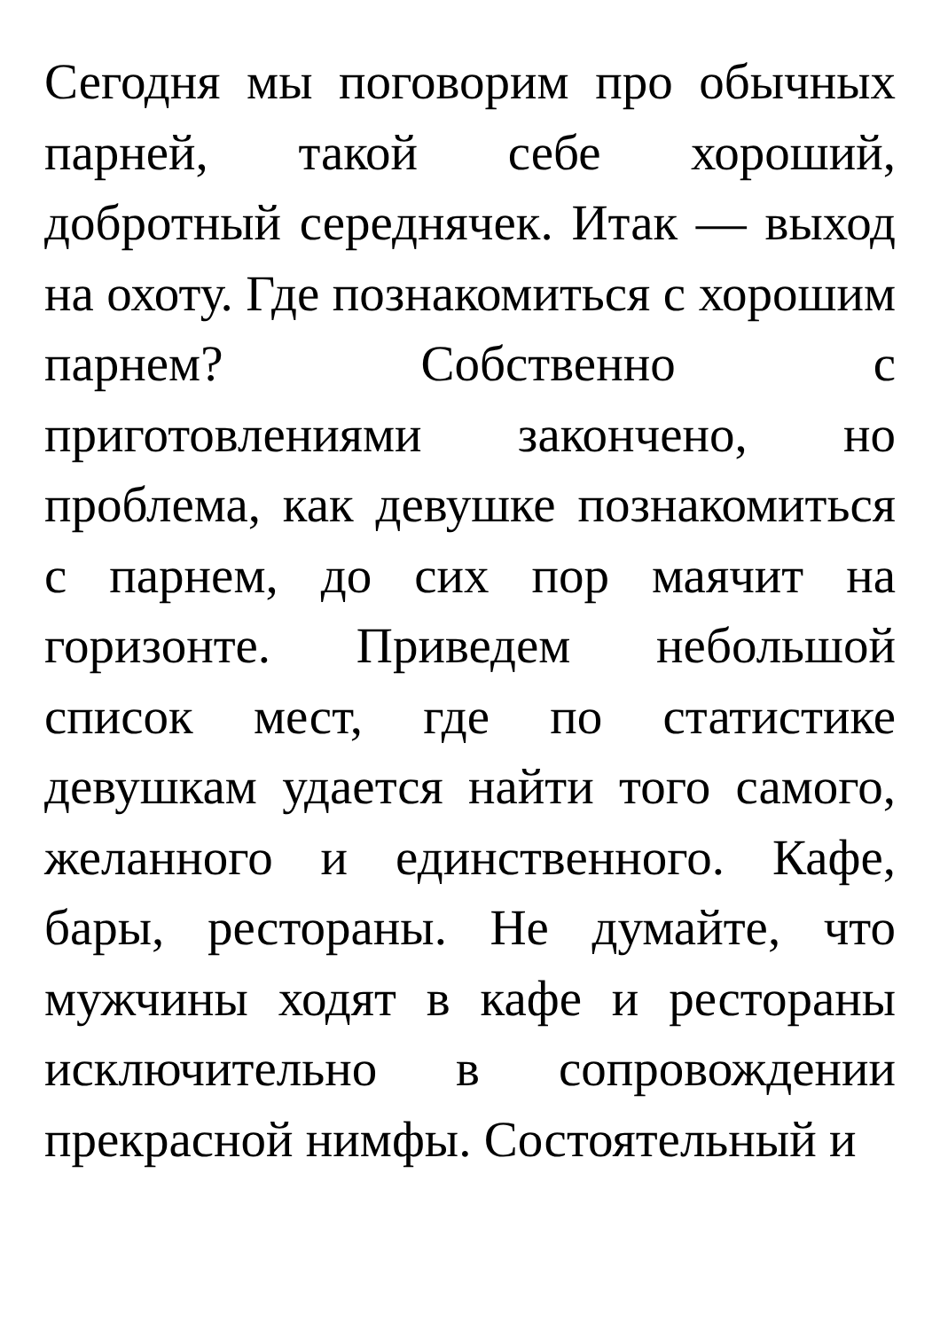Сегодня мы поговорим про обычных парней, такой себе хороший, добротный середнячек. Итак — выход на охоту. Где познакомиться с хорошим парнем? Собственно с приготовлениями закончено, но проблема, как девушке познакомиться с парнем, до сих пор маячит на горизонте. Приведем небольшой список мест, где по статистике девушкам удается найти того самого, желанного и единственного. Кафе, бары, рестораны. Не думайте, что мужчины ходят в кафе и рестораны исключительно в сопровождении прекрасной нимфы. Состоятельный и